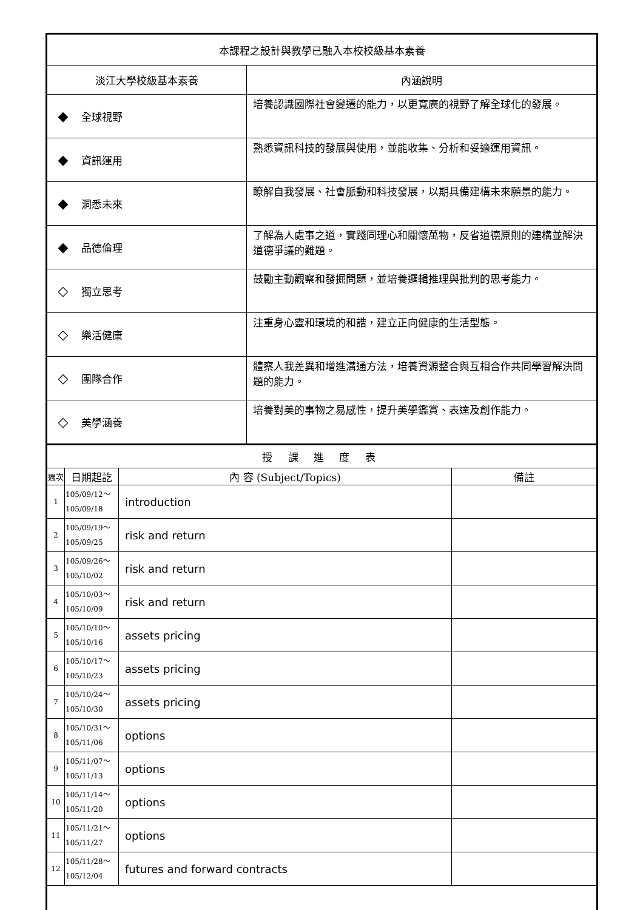| 本課程之設計與教學已融入本校校級基本素養 | |
| 淡江大學校級基本素養 | 內涵說明 |
| ◆ 全球視野 | 培養認識國際社會變遷的能力，以更寬廣的視野了解全球化的發展。 |
| ◆ 資訊運用 | 熟悉資訊科技的發展與使用，並能收集、分析和妥適運用資訊。 |
| ◆ 洞悉未來 | 瞭解自我發展、社會脈動和科技發展，以期具備建構未來願景的能力。 |
| ◆ 品德倫理 | 了解為人處事之道，實踐同理心和關懷萬物，反省道德原則的建構並解決道德爭議的難題。 |
| ◇ 獨立思考 | 鼓勵主動觀察和發掘問題，並培養邏輯推理與批判的思考能力。 |
| ◇ 樂活健康 | 注重身心靈和環境的和諧，建立正向健康的生活型態。 |
| ◇ 團隊合作 | 體察人我差異和增進溝通方法，培養資源整合與互相合作共同學習解決問題的能力。 |
| ◇ 美學涵養 | 培養對美的事物之易感性，提升美學鑑賞、表達及創作能力。 |
| 授 課 進 度 表 | | | |
| 週次 | 日期起訖 | 內 容 (Subject/Topics) | 備註 |
| 1 | 105/09/12～ 105/09/18 | introduction | |
| 2 | 105/09/19～ 105/09/25 | risk and return | |
| 3 | 105/09/26～ 105/10/02 | risk and return | |
| 4 | 105/10/03～ 105/10/09 | risk and return | |
| 5 | 105/10/10～ 105/10/16 | assets pricing | |
| 6 | 105/10/17～ 105/10/23 | assets pricing | |
| 7 | 105/10/24～ 105/10/30 | assets pricing | |
| 8 | 105/10/31～ 105/11/06 | options | |
| 9 | 105/11/07～ 105/11/13 | options | |
| 10 | 105/11/14～ 105/11/20 | options | |
| 11 | 105/11/21～ 105/11/27 | options | |
| 12 | 105/11/28～ 105/12/04 | futures and forward contracts | |